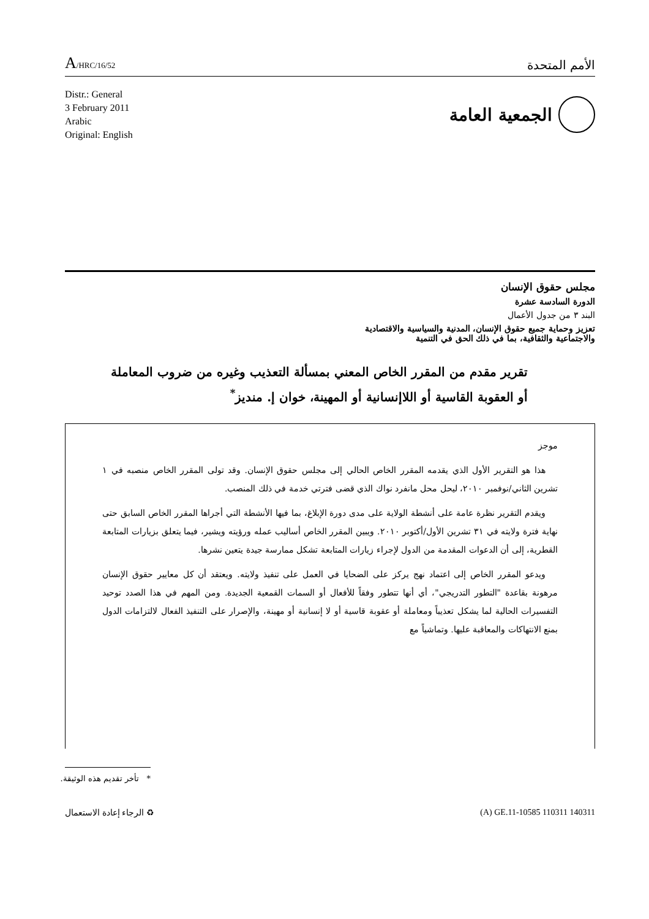A/HRC/16/52
الأمم المتحدة
Distr.: General
3 February 2011
Arabic
Original: English
الجمعية العامة
مجلس حقوق الإنسان
الدورة السادسة عشرة
البند ٣ من جدول الأعمال
تعزيز وحماية جميع حقوق الإنسان، المدنية والسياسية والاقتصادية
والاجتماعية والثقافية، بما في ذلك الحق في التنمية
تقرير مقدم من المقرر الخاص المعني بمسألة التعذيب وغيره من ضروب المعاملة أو العقوبة القاسية أو اللاإنسانية أو المهينة، خوان إ. منديز<sup>*</sup>
موجز
هذا هو التقرير الأول الذي يقدمه المقرر الخاص الحالي إلى مجلس حقوق الإنسان. وقد تولى المقرر الخاص منصبه في ١ تشرين الثاني/نوفمبر ٢٠١٠، ليحل محل مانفرد نواك الذي قضى فترتي خدمة في ذلك المنصب.
ويقدم التقرير نظرة عامة على أنشطة الولاية على مدى دورة الإبلاغ، بما فيها الأنشطة التي أجراها المقرر الخاص السابق حتى نهاية فترة ولايته في ٣١ تشرين الأول/أكتوبر ٢٠١٠. ويبين المقرر الخاص أساليب عمله ورؤيته ويشير، فيما يتعلق بزيارات المتابعة القطرية، إلى أن الدعوات المقدمة من الدول لإجراء زيارات المتابعة تشكل ممارسة جيدة يتعين نشرها.
ويدعو المقرر الخاص إلى اعتماد نهج يركز على الضحايا في العمل على تنفيذ ولايته. ويعتقد أن كل معايير حقوق الإنسان مرهونة بقاعدة "التطور التدريجي"، أي أنها تتطور وفقاً للأفعال أو السمات القمعية الجديدة. ومن المهم في هذا الصدد توحيد التفسيرات الحالية لما يشكل تعذيباً ومعاملة أو عقوبة قاسية أو لا إنسانية أو مهينة، والإصرار على التنفيذ الفعال لالتزامات الدول بمنع الانتهاكات والمعاقبة عليها. وتماشياً مع
* تأخر تقديم هذه الوثيقة.
الرجاء إعادة الاستعمال ♻ (A) GE.11-10585 110311 140311